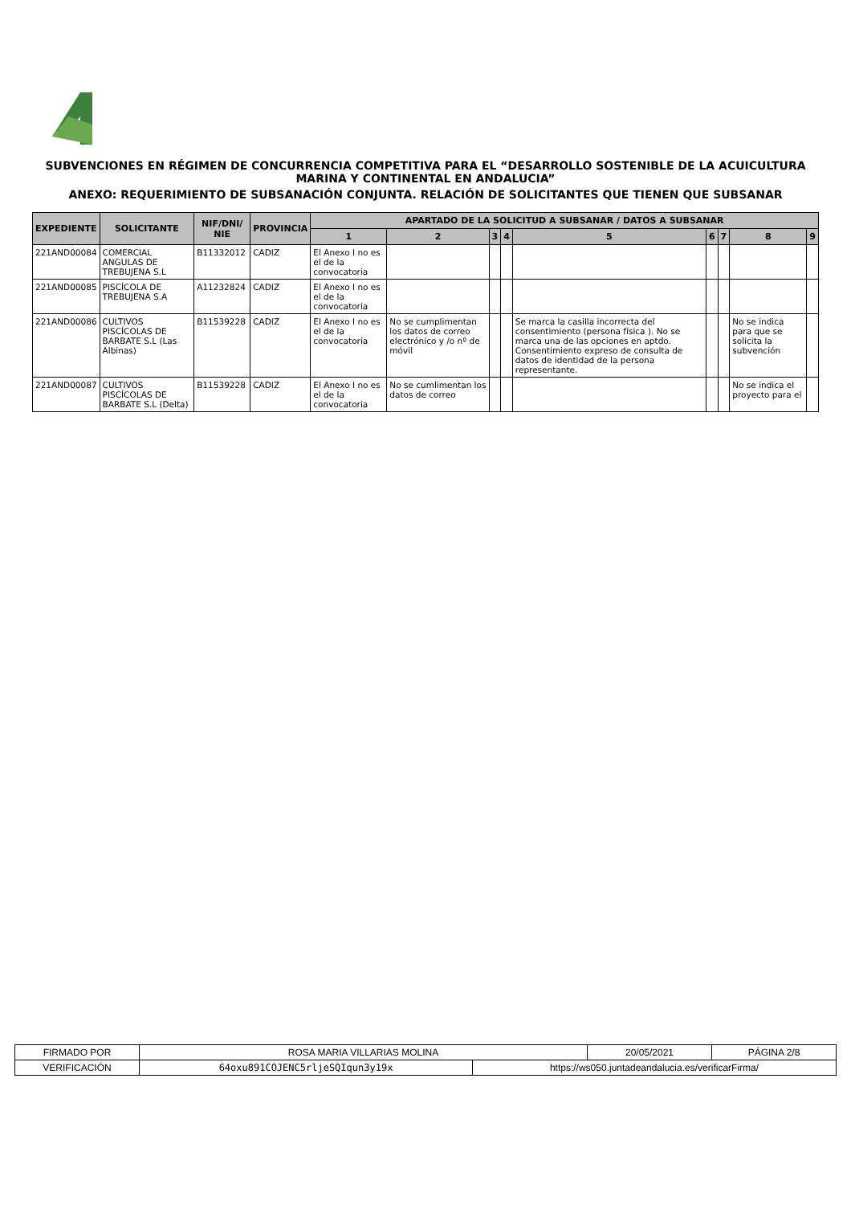SUBVENCIONES EN RÉGIMEN DE CONCURRENCIA COMPETITIVA PARA EL “DESARROLLO SOSTENIBLE DE LA ACUICULTURA MARINA Y CONTINENTAL EN ANDALUCIA”
ANEXO: REQUERIMIENTO DE SUBSANACIÓN CONJUNTA. RELACIÓN DE SOLICITANTES QUE TIENEN QUE SUBSANAR
| EXPEDIENTE | SOLICITANTE | NIF/DNI/ NIE | PROVINCIA | APARTADO DE LA SOLICITUD A SUBSANAR / DATOS A SUBSANAR | | | | | | | | |
| --- | --- | --- | --- | --- | --- | --- | --- | --- | --- | --- | --- | --- |
| | | | | 1 | 2 | 3 | 4 | 5 | 6 | 7 | 8 | 9 |
| 221AND00084 | COMERCIAL ANGULAS DE TREBUJENA S.L | B11332012 | CADIZ | El Anexo I no es el de la convocatoria | | | | | | | | |
| 221AND00085 | PISCÍCOLA DE TREBUJENA S.A | A11232824 | CADIZ | El Anexo I no es el de la convocatoria | | | | | | | | |
| 221AND00086 | CULTIVOS PISCÍCOLAS DE BARBATE S.L (Las Albinas) | B11539228 | CADIZ | El Anexo I no es el de la convocatoria | No se cumplimentan los datos de correo electrónico y /o nº de móvil | | | Se marca la casilla incorrecta del consentimiento (persona física ). No se marca una de las opciones en aptdo. Consentimiento expreso de consulta de datos de identidad de la persona representante. | | | No se indica para que se solicita la subvención | |
| 221AND00087 | CULTIVOS PISCÍCOLAS DE BARBATE S.L (Delta) | B11539228 | CADIZ | El Anexo I no es el de la convocatoria | No se cumlimentan los datos de correo | | | | | | No se indica el proyecto para el | |
| FIRMADO POR | ROSA MARIA VILLARIAS MOLINA | | 20/05/2021 | PÁGINA 2/8 |
| VERIFICACIÓN | 64oxu891COJENC5rljeSQIqun3y19x | https://ws050.juntadeandalucia.es/verificarFirma/ | | |